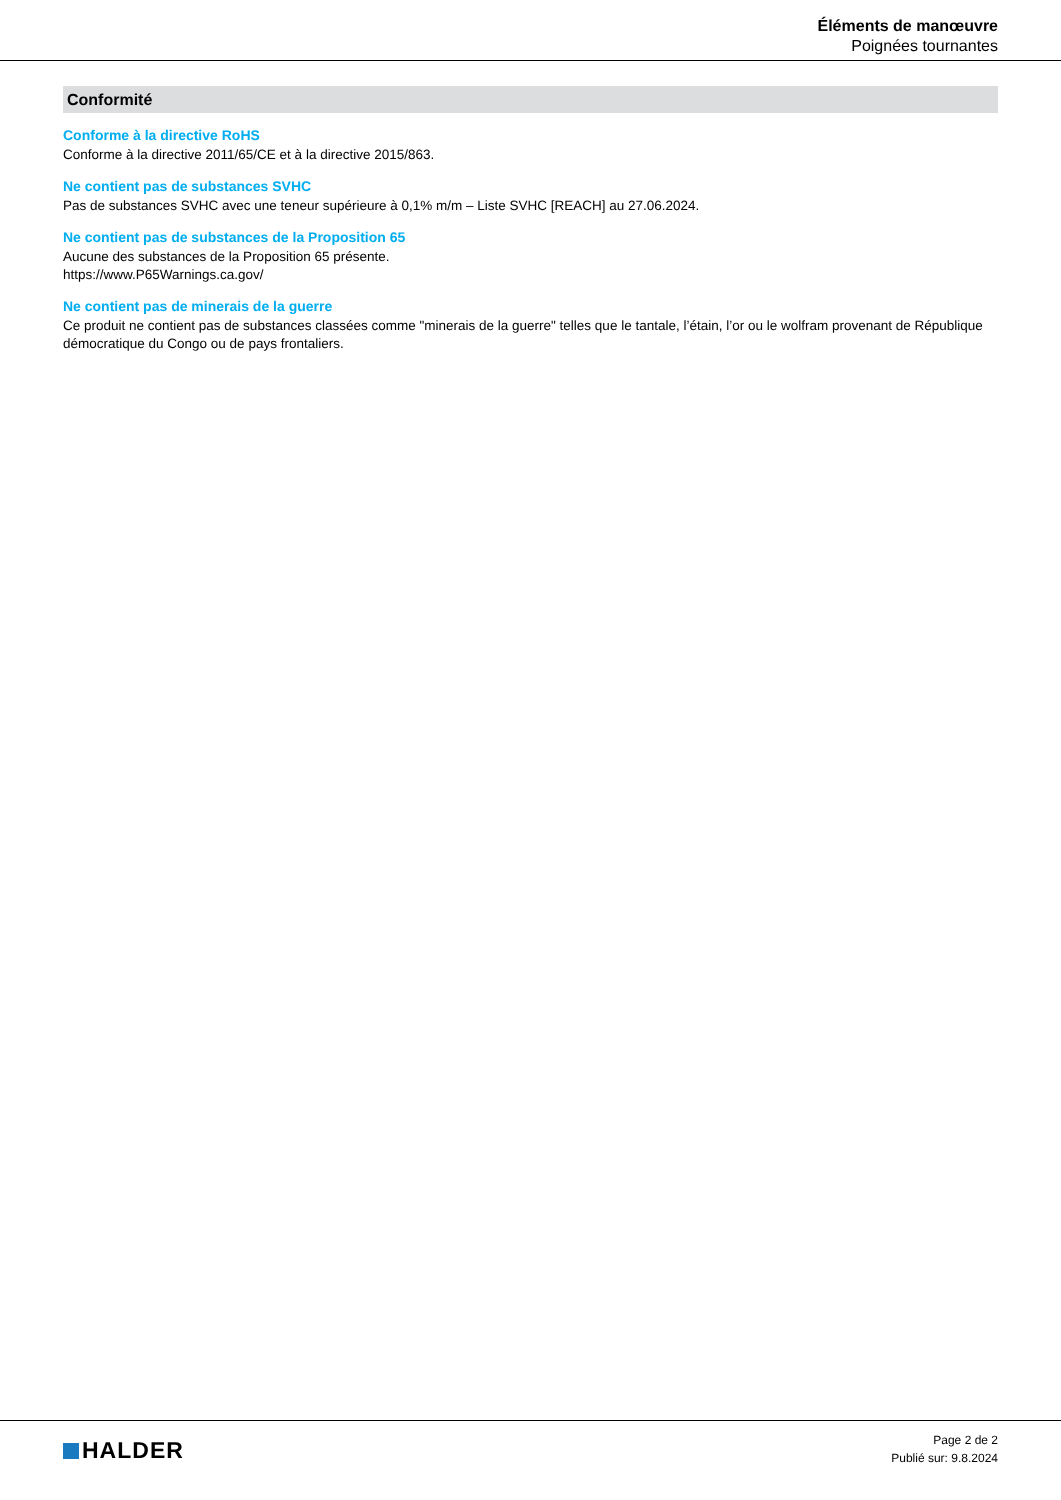Éléments de manœuvre
Poignées tournantes
Conformité
Conforme à la directive RoHS
Conforme à la directive 2011/65/CE et à la directive 2015/863.
Ne contient pas de substances SVHC
Pas de substances SVHC avec une teneur supérieure à 0,1% m/m – Liste SVHC [REACH] au 27.06.2024.
Ne contient pas de substances de la Proposition 65
Aucune des substances de la Proposition 65 présente.
https://www.P65Warnings.ca.gov/
Ne contient pas de minerais de la guerre
Ce produit ne contient pas de substances classées comme "minerais de la guerre" telles que le tantale, l’étain, l’or ou le wolfram provenant de République démocratique du Congo ou de pays frontaliers.
HALDER
Page 2 de 2
Publié sur: 9.8.2024